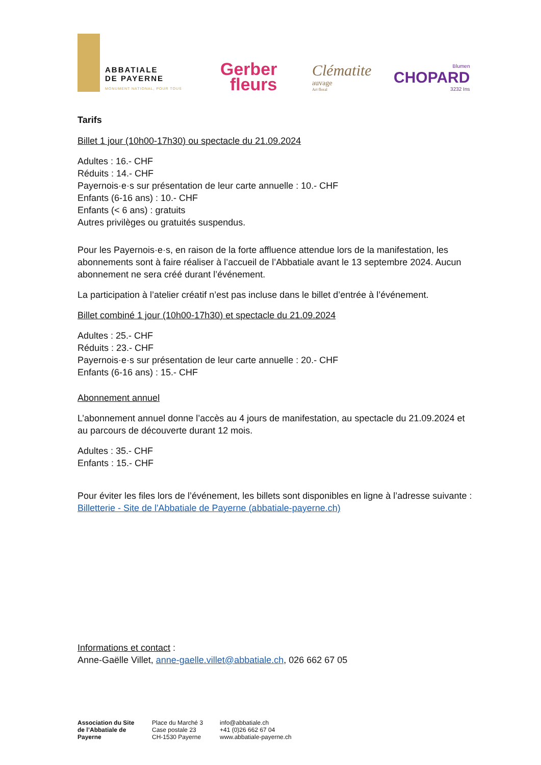ABBATIALE
DE PAYERNE
MONUMENT NATIONAL, POUR TOUS
Gerber
fleurs
Clématite
auvage
Art floral
Blumen
CHOPARD
3232 Ins
Tarifs
Billet 1 jour (10h00-17h30) ou spectacle du 21.09.2024
Adultes : 16.- CHF
Réduits : 14.- CHF
Payernois·e·s sur présentation de leur carte annuelle : 10.- CHF
Enfants (6-16 ans) : 10.- CHF
Enfants (< 6 ans) : gratuits
Autres privilèges ou gratuités suspendus.
Pour les Payernois·e·s, en raison de la forte affluence attendue lors de la manifestation, les abonnements sont à faire réaliser à l’accueil de l’Abbatiale avant le 13 septembre 2024. Aucun abonnement ne sera créé durant l’événement.
La participation à l’atelier créatif n’est pas incluse dans le billet d’entrée à l’événement.
Billet combiné 1 jour (10h00-17h30) et spectacle du 21.09.2024
Adultes : 25.- CHF
Réduits : 23.- CHF
Payernois·e·s sur présentation de leur carte annuelle : 20.- CHF
Enfants (6-16 ans) : 15.- CHF
Abonnement annuel
L’abonnement annuel donne l’accès au 4 jours de manifestation, au spectacle du 21.09.2024 et au parcours de découverte durant 12 mois.
Adultes : 35.- CHF
Enfants : 15.- CHF
Pour éviter les files lors de l’événement, les billets sont disponibles en ligne à l’adresse suivante : Billetterie - Site de l'Abbatiale de Payerne (abbatiale-payerne.ch)
Informations et contact :
Anne-Gaëlle Villet, anne-gaelle.villet@abbatiale.ch, 026 662 67 05
Association du Site de l’Abbatiale de Payerne
Place du Marché 3
Case postale 23
CH-1530 Payerne
info@abbatiale.ch
+41 (0)26 662 67 04
www.abbatiale-payerne.ch